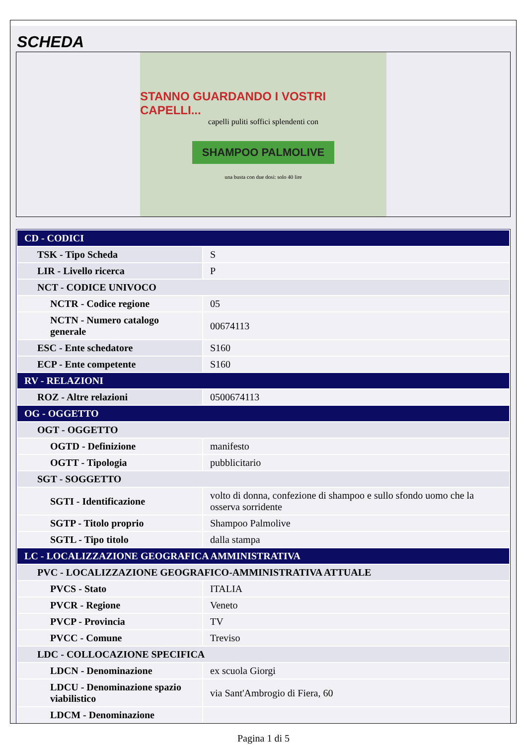SCHEDA
STANNO GUARDANDO I VOSTRI CAPELLI...
capelli puliti soffici splendenti con
SHAMPOO PALMOLIVE
una busta con due dosi: solo 40 lire
| CD - CODICI | |
| TSK - Tipo Scheda | S |
| LIR - Livello ricerca | P |
| NCT - CODICE UNIVOCO | |
| NCTR - Codice regione | 05 |
| NCTN - Numero catalogo generale | 00674113 |
| ESC - Ente schedatore | S160 |
| ECP - Ente competente | S160 |
| RV - RELAZIONI | |
| ROZ - Altre relazioni | 0500674113 |
| OG - OGGETTO | |
| OGT - OGGETTO | |
| OGTD - Definizione | manifesto |
| OGTT - Tipologia | pubblicitario |
| SGT - SOGGETTO | |
| SGTI - Identificazione | volto di donna, confezione di shampoo e sullo sfondo uomo che la osserva sorridente |
| SGTP - Titolo proprio | Shampoo Palmolive |
| SGTL - Tipo titolo | dalla stampa |
| LC - LOCALIZZAZIONE GEOGRAFICA AMMINISTRATIVA | |
| PVC - LOCALIZZAZIONE GEOGRAFICO-AMMINISTRATIVA ATTUALE | |
| PVCS - Stato | ITALIA |
| PVCR - Regione | Veneto |
| PVCP - Provincia | TV |
| PVCC - Comune | Treviso |
| LDC - COLLOCAZIONE SPECIFICA | |
| LDCN - Denominazione | ex scuola Giorgi |
| LDCU - Denominazione spazio viabilistico | via Sant'Ambrogio di Fiera, 60 |
| LDCM - Denominazione | |
Pagina 1 di 5